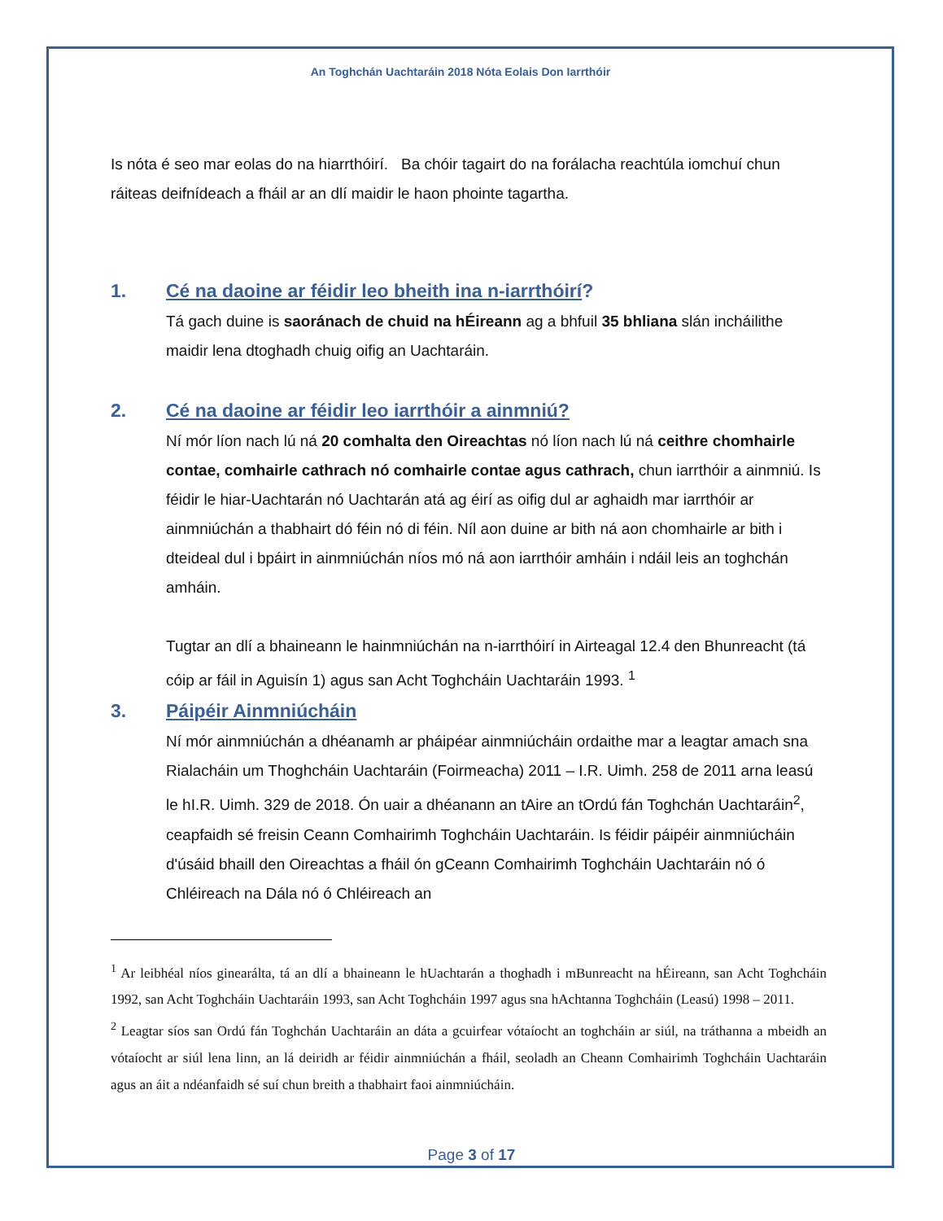An Toghchán Uachtaráin 2018 Nóta Eolais Don Iarrthóir
Is nóta é seo mar eolas do na hiarrthóirí. Ba chóir tagairt do na forálacha reachtúla iomchuí chun ráiteas deifnídeach a fháil ar an dlí maidir le haon phointe tagartha.
1. Cé na daoine ar féidir leo bheith ina n-iarrthóirí?
Tá gach duine is saoránach de chuid na hÉireann ag a bhfuil 35 bhliana slán incháilithe maidir lena dtoghadh chuig oifig an Uachtaráin.
2. Cé na daoine ar féidir leo iarrthóir a ainmniú?
Ní mór líon nach lú ná 20 comhalta den Oireachtas nó líon nach lú ná ceithre chomhairle contae, comhairle cathrach nó comhairle contae agus cathrach, chun iarrthóir a ainmniú. Is féidir le hiar-Uachtarán nó Uachtarán atá ag éirí as oifig dul ar aghaidh mar iarrthóir ar ainmniúchán a thabhairt dó féin nó di féin. Níl aon duine ar bith ná aon chomhairle ar bith i dteideal dul i bpáirt in ainmniúchán níos mó ná aon iarrthóir amháin i ndáil leis an toghchán amháin.
Tugtar an dlí a bhaineann le hainmniúchán na n-iarrthóirí in Airteagal 12.4 den Bhunreacht (tá cóip ar fáil in Aguisín 1) agus san Acht Toghcháin Uachtaráin 1993. <sup>1</sup>
3. Páipéir Ainmniúcháin
Ní mór ainmniúchán a dhéanamh ar pháipéar ainmniúcháin ordaithe mar a leagtar amach sna Rialacháin um Thoghcháin Uachtaráin (Foirmeacha) 2011 – I.R. Uimh. 258 de 2011 arna leasú le hI.R. Uimh. 329 de 2018. Ón uair a dhéanann an tAire an tOrdú fán Toghchán Uachtaráin<sup>2</sup>, ceapfaidh sé freisin Ceann Comhairimh Toghcháin Uachtaráin. Is féidir páipéir ainmniúcháin d'úsáid bhaill den Oireachtas a fháil ón gCeann Comhairimh Toghcháin Uachtaráin nó ó Chléireach na Dála nó ó Chléireach an
<sup>1</sup> Ar leibhéal níos ginearálta, tá an dlí a bhaineann le hUachtarán a thoghadh i mBunreacht na hÉireann, san Acht Toghcháin 1992, san Acht Toghcháin Uachtaráin 1993, san Acht Toghcháin 1997 agus sna hAchtanna Toghcháin (Leasú) 1998 – 2011.
<sup>2</sup> Leagtar síos san Ordú fán Toghchán Uachtaráin an dáta a gcuirfear vótaíocht an toghcháin ar siúl, na tráthanna a mbeidh an vótaíocht ar siúl lena linn, an lá deiridh ar féidir ainmniúchán a fháil, seoladh an Cheann Comhairimh Toghcháin Uachtaráin agus an áit a ndéanfaidh sé suí chun breith a thabhairt faoi ainmniúcháin.
Page 3 of 17